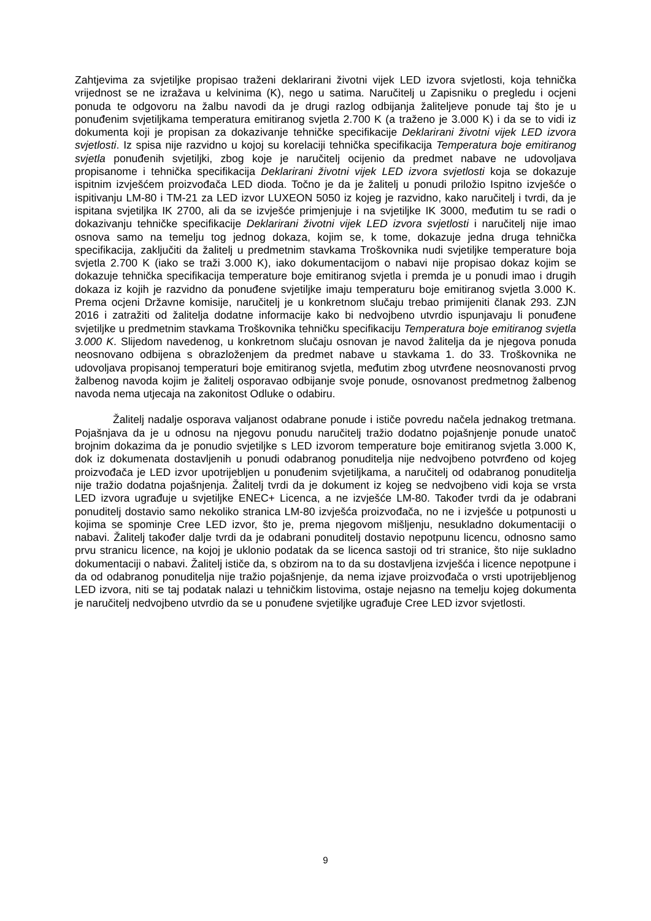Zahtjevima za svjetiljke propisao traženi deklarirani životni vijek LED izvora svjetlosti, koja tehnička vrijednost se ne izražava u kelvinima (K), nego u satima. Naručitelj u Zapisniku o pregledu i ocjeni ponuda te odgovoru na žalbu navodi da je drugi razlog odbijanja žaliteljeve ponude taj što je u ponuđenim svjetiljkama temperatura emitiranog svjetla 2.700 K (a traženo je 3.000 K) i da se to vidi iz dokumenta koji je propisan za dokazivanje tehničke specifikacije Deklarirani životni vijek LED izvora svjetlosti. Iz spisa nije razvidno u kojoj su korelaciji tehnička specifikacija Temperatura boje emitiranog svjetla ponuđenih svjetiljki, zbog koje je naručitelj ocijenio da predmet nabave ne udovoljava propisanome i tehnička specifikacija Deklarirani životni vijek LED izvora svjetlosti koja se dokazuje ispitnim izvješćem proizvođača LED dioda. Točno je da je žalitelj u ponudi priložio Ispitno izvješće o ispitivanju LM-80 i TM-21 za LED izvor LUXEON 5050 iz kojeg je razvidno, kako naručitelj i tvrdi, da je ispitana svjetiljka IK 2700, ali da se izvješće primjenjuje i na svjetiljke IK 3000, međutim tu se radi o dokazivanju tehničke specifikacije Deklarirani životni vijek LED izvora svjetlosti i naručitelj nije imao osnova samo na temelju tog jednog dokaza, kojim se, k tome, dokazuje jedna druga tehnička specifikacija, zaključiti da žalitelj u predmetnim stavkama Troškovnika nudi svjetiljke temperature boja svjetla 2.700 K (iako se traži 3.000 K), iako dokumentacijom o nabavi nije propisao dokaz kojim se dokazuje tehnička specifikacija temperature boje emitiranog svjetla i premda je u ponudi imao i drugih dokaza iz kojih je razvidno da ponuđene svjetiljke imaju temperaturu boje emitiranog svjetla 3.000 K. Prema ocjeni Državne komisije, naručitelj je u konkretnom slučaju trebao primijeniti članak 293. ZJN 2016 i zatražiti od žalitelja dodatne informacije kako bi nedvojbeno utvrdio ispunjavaju li ponuđene svjetiljke u predmetnim stavkama Troškovnika tehničku specifikaciju Temperatura boje emitiranog svjetla 3.000 K. Slijedom navedenog, u konkretnom slučaju osnovan je navod žalitelja da je njegova ponuda neosnovano odbijena s obrazloženjem da predmet nabave u stavkama 1. do 33. Troškovnika ne udovoljava propisanoj temperaturi boje emitiranog svjetla, međutim zbog utvrđene neosnovanosti prvog žalbenog navoda kojim je žalitelj osporavao odbijanje svoje ponude, osnovanost predmetnog žalbenog navoda nema utjecaja na zakonitost Odluke o odabiru.
Žalitelj nadalje osporava valjanost odabrane ponude i ističe povredu načela jednakog tretmana. Pojašnjava da je u odnosu na njegovu ponudu naručitelj tražio dodatno pojašnjenje ponude unatoč brojnim dokazima da je ponudio svjetiljke s LED izvorom temperature boje emitiranog svjetla 3.000 K, dok iz dokumenata dostavljenih u ponudi odabranog ponuditelja nije nedvojbeno potvrđeno od kojeg proizvođača je LED izvor upotrijebljen u ponuđenim svjetiljkama, a naručitelj od odabranog ponuditelja nije tražio dodatna pojašnjenja. Žalitelj tvrdi da je dokument iz kojeg se nedvojbeno vidi koja se vrsta LED izvora ugrađuje u svjetiljke ENEC+ Licenca, a ne izvješće LM-80. Također tvrdi da je odabrani ponuditelj dostavio samo nekoliko stranica LM-80 izvješća proizvođača, no ne i izvješće u potpunosti u kojima se spominje Cree LED izvor, što je, prema njegovom mišljenju, nesukladno dokumentaciji o nabavi. Žalitelj također dalje tvrdi da je odabrani ponuditelj dostavio nepotpunu licencu, odnosno samo prvu stranicu licence, na kojoj je uklonio podatak da se licenca sastoji od tri stranice, što nije sukladno dokumentaciji o nabavi. Žalitelj ističe da, s obzirom na to da su dostavljena izvješća i licence nepotpune i da od odabranog ponuditelja nije tražio pojašnjenje, da nema izjave proizvođača o vrsti upotrijebljenog LED izvora, niti se taj podatak nalazi u tehničkim listovima, ostaje nejasno na temelju kojeg dokumenta je naručitelj nedvojbeno utvrdio da se u ponuđene svjetiljke ugrađuje Cree LED izvor svjetlosti.
9